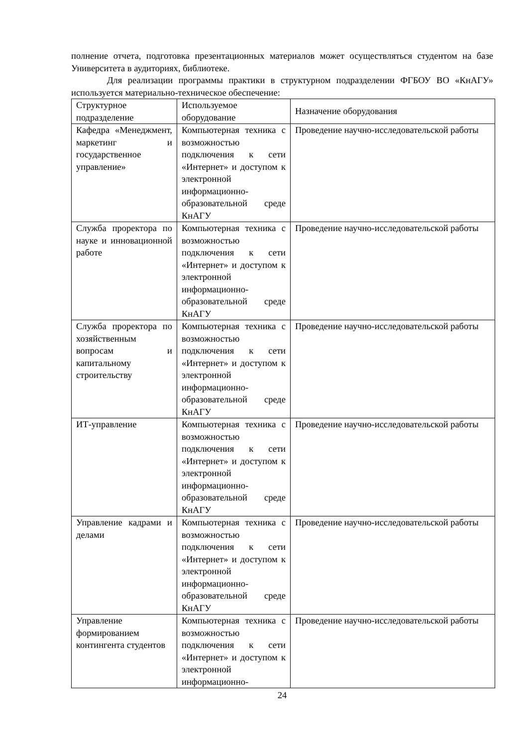полнение отчета, подготовка презентационных материалов может осуществляться студентом на базе Университета в аудиториях, библиотеке.
Для реализации программы практики в структурном подразделении ФГБОУ ВО «КнАГУ» используется материально-техническое обеспечение:
| Структурное подразделение | Используемое оборудование | Назначение оборудования |
| Кафедра «Менеджмент, маркетинг и государственное управление» | Компьютерная техника с возможностью подключения к сети «Интернет» и доступом к электронной информационно-образовательной среде КнАГУ | Проведение научно-исследовательской работы |
| Служба проректора по науке и инновационной работе | Компьютерная техника с возможностью подключения к сети «Интернет» и доступом к электронной информационно-образовательной среде КнАГУ | Проведение научно-исследовательской работы |
| Служба проректора по хозяйственным вопросам и капитальному строительству | Компьютерная техника с возможностью подключения к сети «Интернет» и доступом к электронной информационно-образовательной среде КнАГУ | Проведение научно-исследовательской работы |
| ИТ-управление | Компьютерная техника с возможностью подключения к сети «Интернет» и доступом к электронной информационно-образовательной среде КнАГУ | Проведение научно-исследовательской работы |
| Управление кадрами и делами | Компьютерная техника с возможностью подключения к сети «Интернет» и доступом к электронной информационно-образовательной среде КнАГУ | Проведение научно-исследовательской работы |
| Управление формированием контингента студентов | Компьютерная техника с возможностью подключения к сети «Интернет» и доступом к электронной информационно- | Проведение научно-исследовательской работы |
24